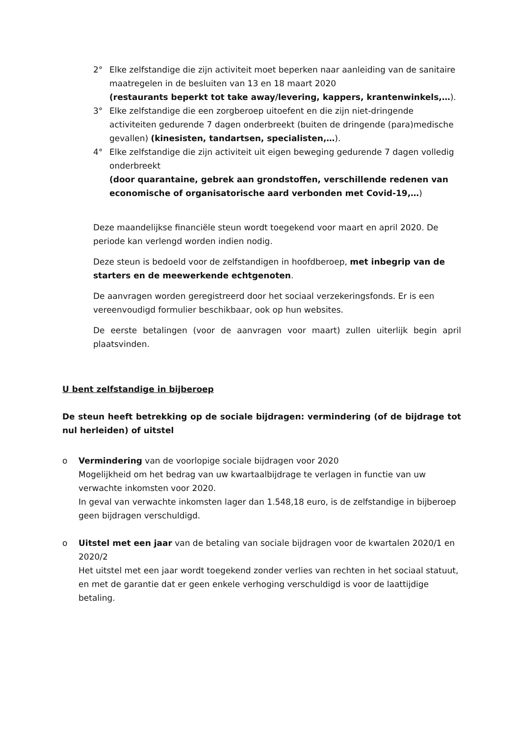2° Elke zelfstandige die zijn activiteit moet beperken naar aanleiding van de sanitaire maatregelen in de besluiten van 13 en 18 maart 2020
(restaurants beperkt tot take away/levering, kappers, krantenwinkels,…).
3° Elke zelfstandige die een zorgberoep uitoefent en die zijn niet-dringende activiteiten gedurende 7 dagen onderbreekt (buiten de dringende (para)medische gevallen) (kinesisten, tandartsen, specialisten,…).
4° Elke zelfstandige die zijn activiteit uit eigen beweging gedurende 7 dagen volledig onderbreekt
(door quarantaine, gebrek aan grondstoffen, verschillende redenen van economische of organisatorische aard verbonden met Covid-19,…)
Deze maandelijkse financiële steun wordt toegekend voor maart en april 2020. De periode kan verlengd worden indien nodig.
Deze steun is bedoeld voor de zelfstandigen in hoofdberoep, met inbegrip van de starters en de meewerkende echtgenoten.
De aanvragen worden geregistreerd door het sociaal verzekeringsfonds. Er is een vereenvoudigd formulier beschikbaar, ook op hun websites.
De eerste betalingen (voor de aanvragen voor maart) zullen uiterlijk begin april plaatsvinden.
U bent zelfstandige in bijberoep
De steun heeft betrekking op de sociale bijdragen: vermindering (of de bijdrage tot nul herleiden) of uitstel
o Vermindering van de voorlopige sociale bijdragen voor 2020
Mogelijkheid om het bedrag van uw kwartaalbijdrage te verlagen in functie van uw verwachte inkomsten voor 2020.
In geval van verwachte inkomsten lager dan 1.548,18 euro, is de zelfstandige in bijberoep geen bijdragen verschuldigd.
o Uitstel met een jaar van de betaling van sociale bijdragen voor de kwartalen 2020/1 en 2020/2
Het uitstel met een jaar wordt toegekend zonder verlies van rechten in het sociaal statuut, en met de garantie dat er geen enkele verhoging verschuldigd is voor de laattijdige betaling.